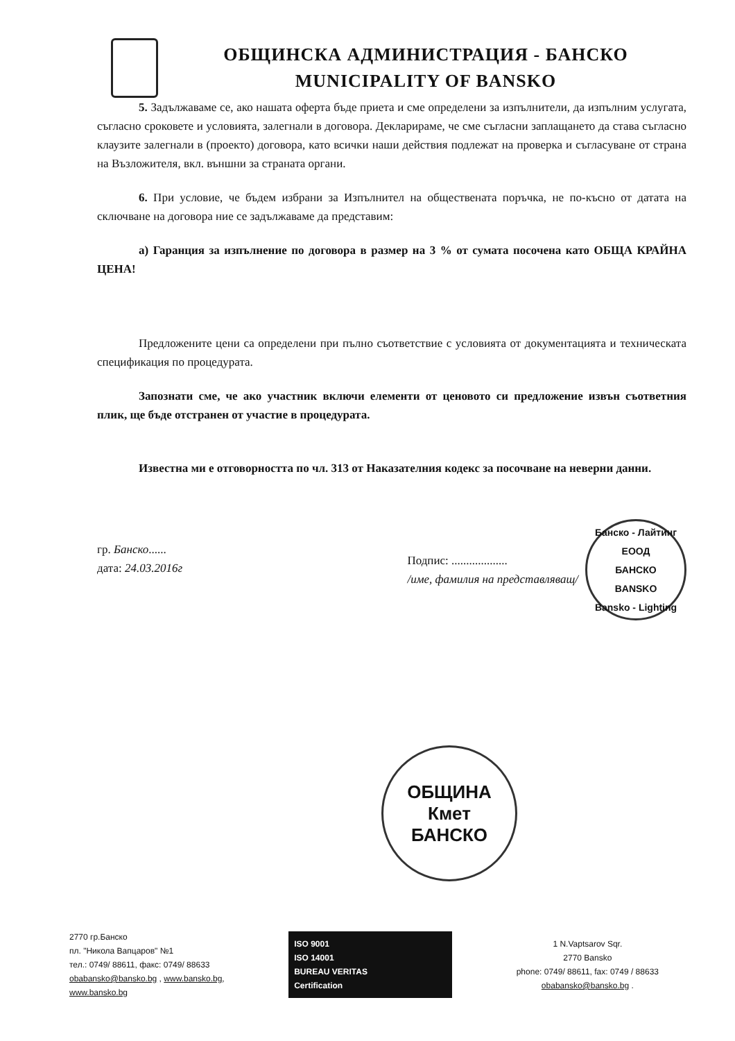ОБЩИНСКА АДМИНИСТРАЦИЯ - БАНСКО
MUNICIPALITY OF BANSKO
5. Задължаваме се, ако нашата оферта бъде приета и сме определени за изпълнители, да изпълним услугата, съгласно сроковете и условията, залегнали в договора. Декларираме, че сме съгласни заплащането да става съгласно клаузите залегнали в (проекто) договора, като всички наши действия подлежат на проверка и съгласуване от страна на Възложителя, вкл. външни за страната органи.
6. При условие, че бъдем избрани за Изпълнител на обществената поръчка, не по-късно от датата на сключване на договора ние се задължаваме да представим:
а) Гаранция за изпълнение по договора в размер на 3 % от сумата посочена като ОБЩА КРАЙНА ЦЕНА!
Предложените цени са определени при пълно съответствие с условията от документацията и техническата спецификация по процедурата.
Запознати сме, че ако участник включи елементи от ценовото си предложение извън съответния плик, ще бъде отстранен от участие в процедурата.
Известна ми е отговорността по чл. 313 от Наказателния кодекс за посочване на неверни данни.
гр. Банско......
дата: 24.03.2016г
Подпис: ...................
/име, фамилия на представляващ/
Банско - Лайтинг ЕООД
БАНСКО
BANSKO
Bansko - Lighting
ОБЩИНА
Кмет
БАНСКО
2770 гр.Банско
пл. "Никола Вапцаров" №1
тел.: 0749/ 88611, факс: 0749/ 88633
obabansko@bansko.bg , www.bansko.bg,
www.bansko.bg
ISO 9001
ISO 14001
BUREAU VERITAS
Certification
1 N.Vaptsarov Sqr.
2770 Bansko
phone: 0749/ 88611, fax: 0749 / 88633
obabansko@bansko.bg .